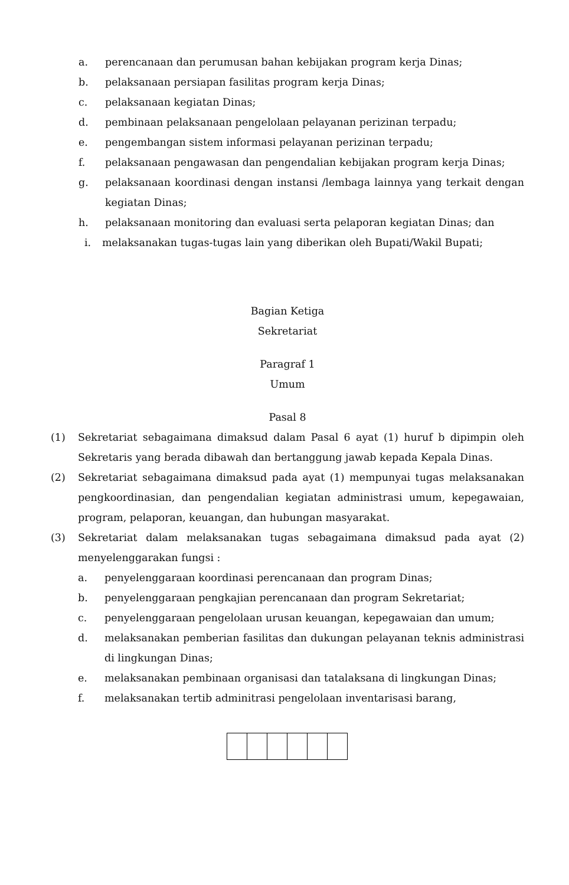a. perencanaan dan perumusan bahan kebijakan program kerja Dinas;
b. pelaksanaan persiapan fasilitas program kerja Dinas;
c. pelaksanaan kegiatan Dinas;
d. pembinaan pelaksanaan pengelolaan pelayanan perizinan terpadu;
e. pengembangan sistem informasi pelayanan perizinan terpadu;
f. pelaksanaan pengawasan dan pengendalian kebijakan program kerja Dinas;
g. pelaksanaan koordinasi dengan instansi /lembaga lainnya yang terkait dengan kegiatan Dinas;
h. pelaksanaan monitoring dan evaluasi serta pelaporan kegiatan Dinas; dan
i. melaksanakan tugas-tugas lain yang diberikan oleh Bupati/Wakil Bupati;
Bagian Ketiga
Sekretariat
Paragraf 1
Umum
Pasal 8
(1) Sekretariat sebagaimana dimaksud dalam Pasal 6 ayat (1) huruf b dipimpin oleh Sekretaris yang berada dibawah dan bertanggung jawab kepada Kepala Dinas.
(2) Sekretariat sebagaimana dimaksud pada ayat (1) mempunyai tugas melaksanakan pengkoordinasian, dan pengendalian kegiatan administrasi umum, kepegawaian, program, pelaporan, keuangan, dan hubungan masyarakat.
(3) Sekretariat dalam melaksanakan tugas sebagaimana dimaksud pada ayat (2) menyelenggarakan fungsi :
a. penyelenggaraan koordinasi perencanaan dan program Dinas;
b. penyelenggaraan pengkajian perencanaan dan program Sekretariat;
c. penyelenggaraan pengelolaan urusan keuangan, kepegawaian dan umum;
d. melaksanakan pemberian fasilitas dan dukungan pelayanan teknis administrasi di lingkungan Dinas;
e. melaksanakan pembinaan organisasi dan tatalaksana di lingkungan Dinas;
f. melaksanakan tertib adminitrasi pengelolaan inventarisasi barang,
​